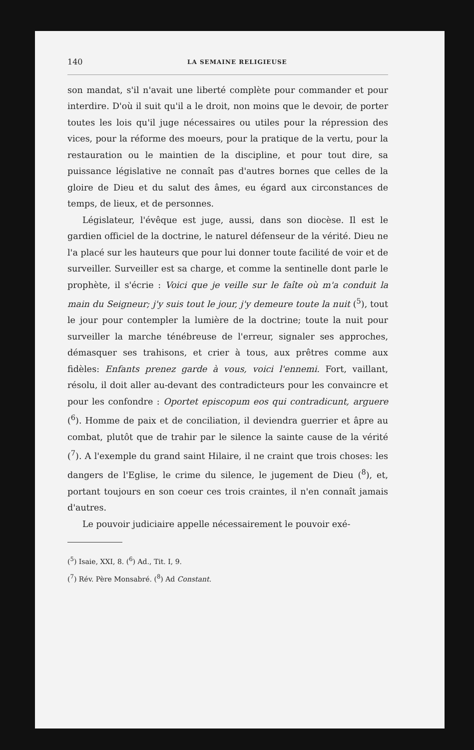140 LA SEMAINE RELIGIEUSE
son mandat, s'il n'avait une liberté complète pour commander et pour interdire. D'où il suit qu'il a le droit, non moins que le devoir, de porter toutes les lois qu'il juge nécessaires ou utiles pour la répression des vices, pour la réforme des moeurs, pour la pratique de la vertu, pour la restauration ou le maintien de la discipline, et pour tout dire, sa puissance législative ne connaît pas d'autres bornes que celles de la gloire de Dieu et du salut des âmes, eu égard aux circonstances de temps, de lieux, et de personnes.
Législateur, l'évêque est juge, aussi, dans son diocèse. Il est le gardien officiel de la doctrine, le naturel défenseur de la vérité. Dieu ne l'a placé sur les hauteurs que pour lui donner toute facilité de voir et de surveiller. Surveiller est sa charge, et comme la sentinelle dont parle le prophète, il s'écrie : Voici que je veille sur le faîte où m'a conduit la main du Seigneur; j'y suis tout le jour, j'y demeure toute la nuit (<sup>5</sup>), tout le jour pour contempler la lumière de la doctrine; toute la nuit pour surveiller la marche ténébreuse de l'erreur, signaler ses approches, démasquer ses trahisons, et crier à tous, aux prêtres comme aux fidèles: Enfants prenez garde à vous, voici l'ennemi. Fort, vaillant, résolu, il doit aller au-devant des contradicteurs pour les convaincre et pour les confondre : Oportet episcopum eos qui contradicunt, arguere (<sup>6</sup>). Homme de paix et de conciliation, il deviendra guerrier et âpre au combat, plutôt que de trahir par le silence la sainte cause de la vérité (<sup>7</sup>). A l'exemple du grand saint Hilaire, il ne craint que trois choses: les dangers de l'Eglise, le crime du silence, le jugement de Dieu (<sup>8</sup>), et, portant toujours en son coeur ces trois craintes, il n'en connaît jamais d'autres.
Le pouvoir judiciaire appelle nécessairement le pouvoir exé-
(<sup>5</sup>) Isaie, XXI, 8. (<sup>6</sup>) Ad., Tit. I, 9.
(<sup>7</sup>) Rév. Père Monsabré. (<sup>8</sup>) Ad Constant.